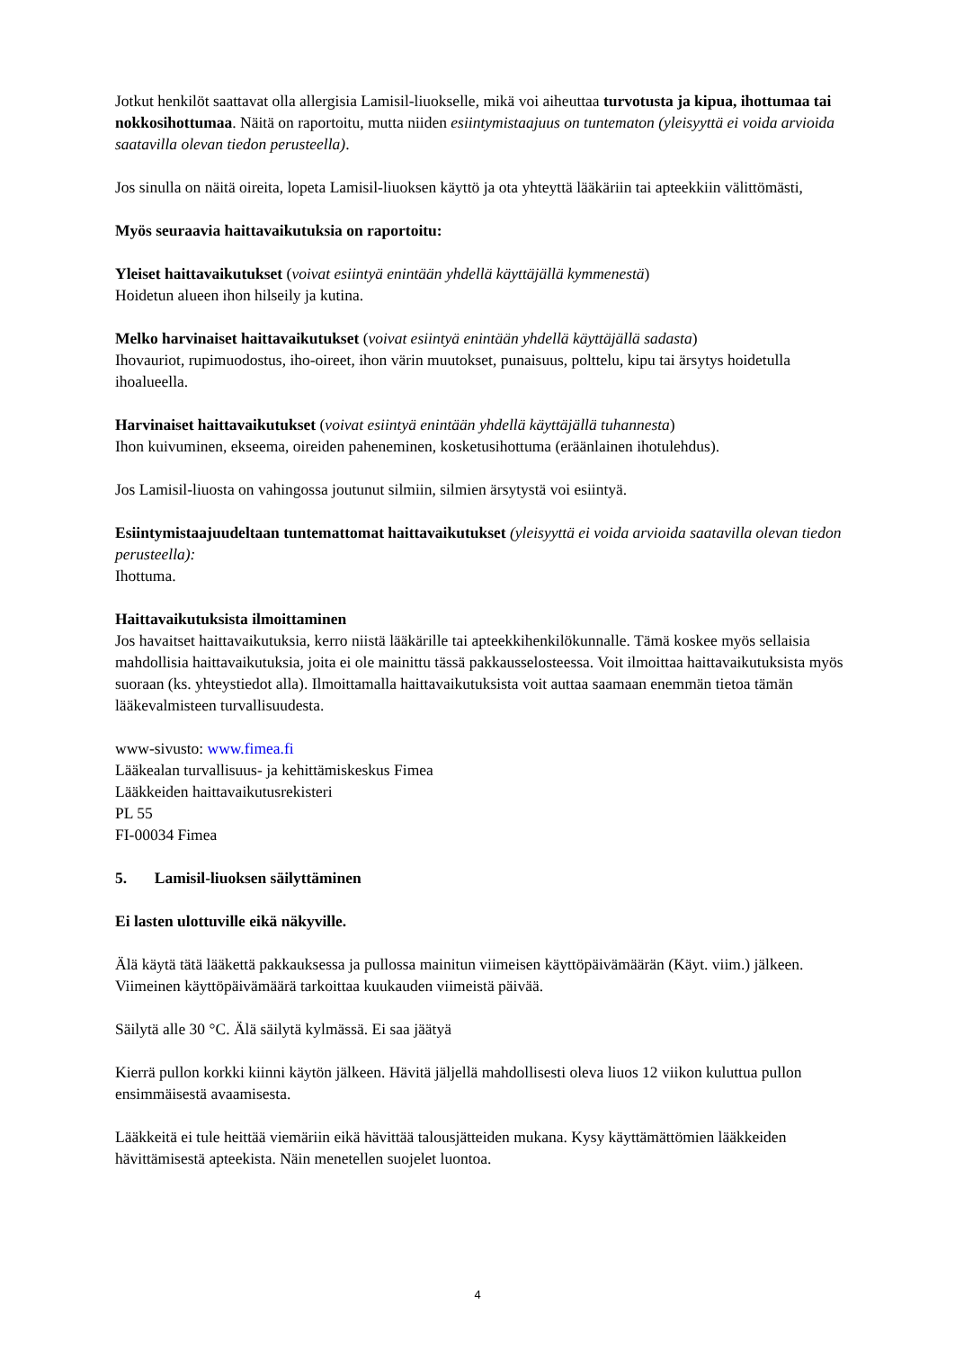Jotkut henkilöt saattavat olla allergisia Lamisil-liuokselle, mikä voi aiheuttaa turvotusta ja kipua, ihottumaa tai nokkosihottumaa. Näitä on raportoitu, mutta niiden esiintymistaajuus on tuntematon (yleisyyttä ei voida arvioida saatavilla olevan tiedon perusteella).
Jos sinulla on näitä oireita, lopeta Lamisil-liuoksen käyttö ja ota yhteyttä lääkäriin tai apteekkiin välittömästi,
Myös seuraavia haittavaikutuksia on raportoitu:
Yleiset haittavaikutukset (voivat esiintyä enintään yhdellä käyttäjällä kymmenestä)
Hoidetun alueen ihon hilseily ja kutina.
Melko harvinaiset haittavaikutukset (voivat esiintyä enintään yhdellä käyttäjällä sadasta)
Ihovauriot, rupimuodostus, iho-oireet, ihon värin muutokset, punaisuus, polttelu, kipu tai ärsytys hoidetulla ihoalueella.
Harvinaiset haittavaikutukset (voivat esiintyä enintään yhdellä käyttäjällä tuhannesta)
Ihon kuivuminen, ekseema, oireiden paheneminen, kosketusihottuma (eräänlainen ihotulehdus).
Jos Lamisil-liuosta on vahingossa joutunut silmiin, silmien ärsytystä voi esiintyä.
Esiintymistaajuudeltaan tuntemattomat haittavaikutukset (yleisyyttä ei voida arvioida saatavilla olevan tiedon perusteella):
Ihottuma.
Haittavaikutuksista ilmoittaminen
Jos havaitset haittavaikutuksia, kerro niistä lääkärille tai apteekkihenkilökunnalle. Tämä koskee myös sellaisia mahdollisia haittavaikutuksia, joita ei ole mainittu tässä pakkausselosteessa. Voit ilmoittaa haittavaikutuksista myös suoraan (ks. yhteystiedot alla). Ilmoittamalla haittavaikutuksista voit auttaa saamaan enemmän tietoa tämän lääkevalmisteen turvallisuudesta.
www-sivusto: www.fimea.fi
Lääkealan turvallisuus- ja kehittämiskeskus Fimea
Lääkkeiden haittavaikutusrekisteri
PL 55
FI-00034 Fimea
5. Lamisil-liuoksen säilyttäminen
Ei lasten ulottuville eikä näkyville.
Älä käytä tätä lääkettä pakkauksessa ja pullossa mainitun viimeisen käyttöpäivämäärän (Käyt. viim.) jälkeen. Viimeinen käyttöpäivämäärä tarkoittaa kuukauden viimeistä päivää.
Säilytä alle 30 °C. Älä säilytä kylmässä. Ei saa jäätyä
Kierrä pullon korkki kiinni käytön jälkeen. Hävitä jäljellä mahdollisesti oleva liuos 12 viikon kuluttua pullon ensimmäisestä avaamisesta.
Lääkkeitä ei tule heittää viemäriin eikä hävittää talousjätteiden mukana. Kysy käyttämättömien lääkkeiden hävittämisestä apteekista. Näin menetellen suojelet luontoa.
4